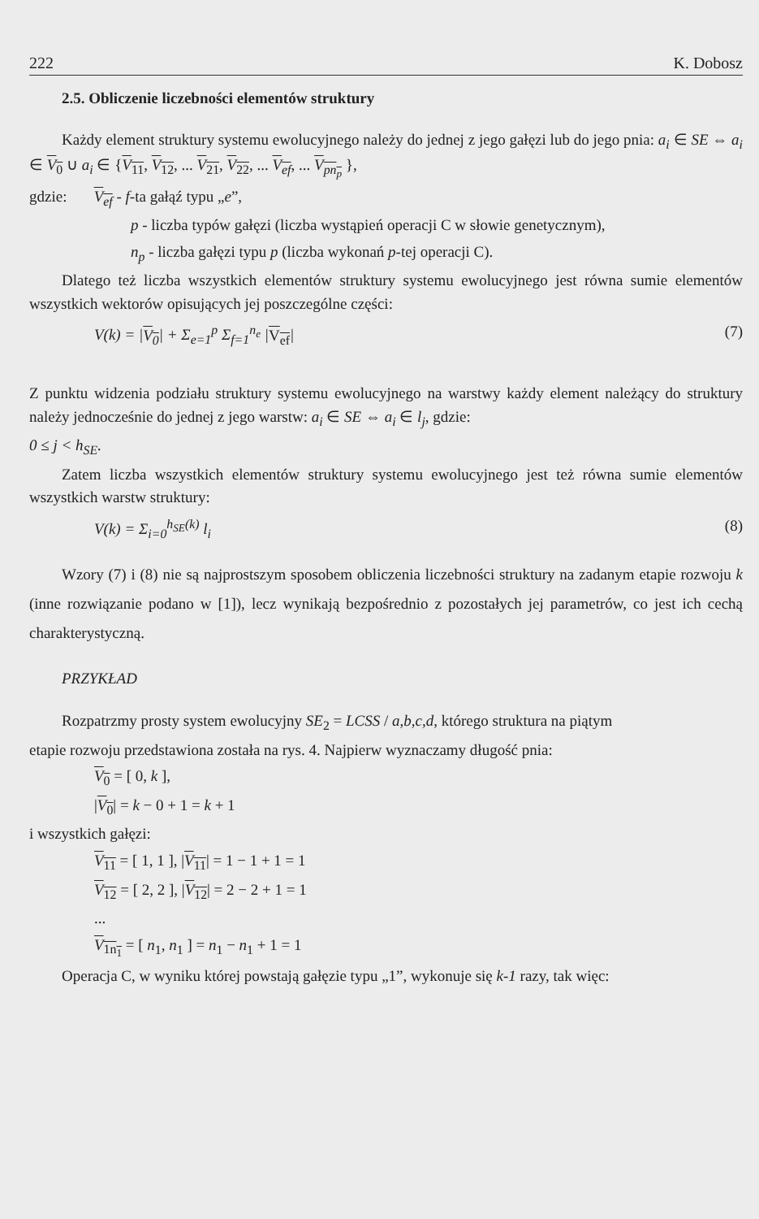222 K. Dobosz
2.5. Obliczenie liczebności elementów struktury
Każdy element struktury systemu ewolucyjnego należy do jednej z jego gałęzi lub do jego pnia: a<sub>i</sub> ∈ SE ⇔ a<sub>i</sub> ∈ V<sub>0</sub> ∪ a<sub>i</sub> ∈ {V<sub>11</sub>, V<sub>12</sub>, ... V<sub>21</sub>, V<sub>22</sub>, ... V<sub>ef</sub>, ... V<sub>pn<sub>p</sub></sub> },
gdzie: V<sub>ef</sub> - f-ta gałąź typu „e”,
p - liczba typów gałęzi (liczba wystąpień operacji C w słowie genetycznym),
n<sub>p</sub> - liczba gałęzi typu p (liczba wykonań p-tej operacji C).
Dlatego też liczba wszystkich elementów struktury systemu ewolucyjnego jest równa sumie elementów wszystkich wektorów opisujących jej poszczególne części:
V(k) = |V<sub>0</sub>| + Σ<sub>e=1</sub><sup>p</sup> Σ<sub>f=1</sub><sup>n<sub>e</sub></sup> |V<sub>ef</sub>| (7)
Z punktu widzenia podziału struktury systemu ewolucyjnego na warstwy każdy element należący do struktury należy jednocześnie do jednej z jego warstw: a<sub>i</sub> ∈ SE ⇔ a<sub>i</sub> ∈ l<sub>j</sub>, gdzie:
0 ≤ j < h<sub>SE</sub>.
Zatem liczba wszystkich elementów struktury systemu ewolucyjnego jest też równa sumie elementów wszystkich warstw struktury:
V(k) = Σ<sub>i=0</sub><sup>h<sub>SE</sub>(k)</sup> l<sub>i</sub> (8)
Wzory (7) i (8) nie są najprostszym sposobem obliczenia liczebności struktury na zadanym etapie rozwoju k (inne rozwiązanie podano w [1]), lecz wynikają bezpośrednio z pozostałych jej parametrów, co jest ich cechą charakterystyczną.
PRZYKŁAD
Rozpatrzmy prosty system ewolucyjny SE<sub>2</sub> = LCSS / a,b,c,d, którego struktura na piątym
etapie rozwoju przedstawiona została na rys. 4. Najpierw wyznaczamy długość pnia:
V<sub>0</sub> = [ 0, k ],
|V<sub>0</sub>| = k − 0 + 1 = k + 1
i wszystkich gałęzi:
V<sub>11</sub> = [ 1, 1 ], |V<sub>11</sub>| = 1 − 1 + 1 = 1
V<sub>12</sub> = [ 2, 2 ], |V<sub>12</sub>| = 2 − 2 + 1 = 1
...
V<sub>1n<sub>1</sub></sub> = [ n<sub>1</sub>, n<sub>1</sub> ] = n<sub>1</sub> − n<sub>1</sub> + 1 = 1
Operacja C, w wyniku której powstają gałęzie typu „1”, wykonuje się k-1 razy, tak więc: